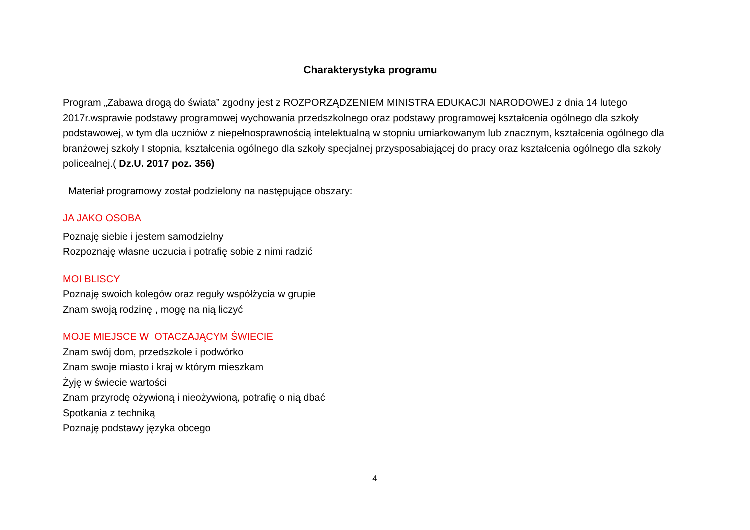Charakterystyka programu
Program „Zabawa drogą do świata” zgodny jest z ROZPORZĄDZENIEM MINISTRA EDUKACJI NARODOWEJ z dnia 14 lutego 2017r.wsprawie podstawy programowej wychowania przedszkolnego oraz podstawy programowej kształcenia ogólnego dla szkoły podstawowej, w tym dla uczniów z niepełnosprawnością intelektualną w stopniu umiarkowanym lub znacznym, kształcenia ogólnego dla branżowej szkoły I stopnia, kształcenia ogólnego dla szkoły specjalnej przysposabiającej do pracy oraz kształcenia ogólnego dla szkoły policealnej.( Dz.U. 2017 poz. 356)
Materiał programowy został podzielony na następujące obszary:
JA JAKO OSOBA
Poznaję siebie i jestem samodzielny
Rozpoznaję własne uczucia i potrafię sobie z nimi radzić
MOI BLISCY
Poznaję swoich kolegów oraz reguły współżycia w grupie
Znam swoją rodzinę , mogę na nią liczyć
MOJE MIEJSCE W OTACZAJĄCYM ŚWIECIE
Znam swój dom, przedszkole i podwórko
Znam swoje miasto i kraj w którym mieszkam
Żyję w świecie wartości
Znam przyrodę ożywioną i nieożywioną, potrafię o nią dbać
Spotkania z techniką
Poznaję podstawy języka obcego
4